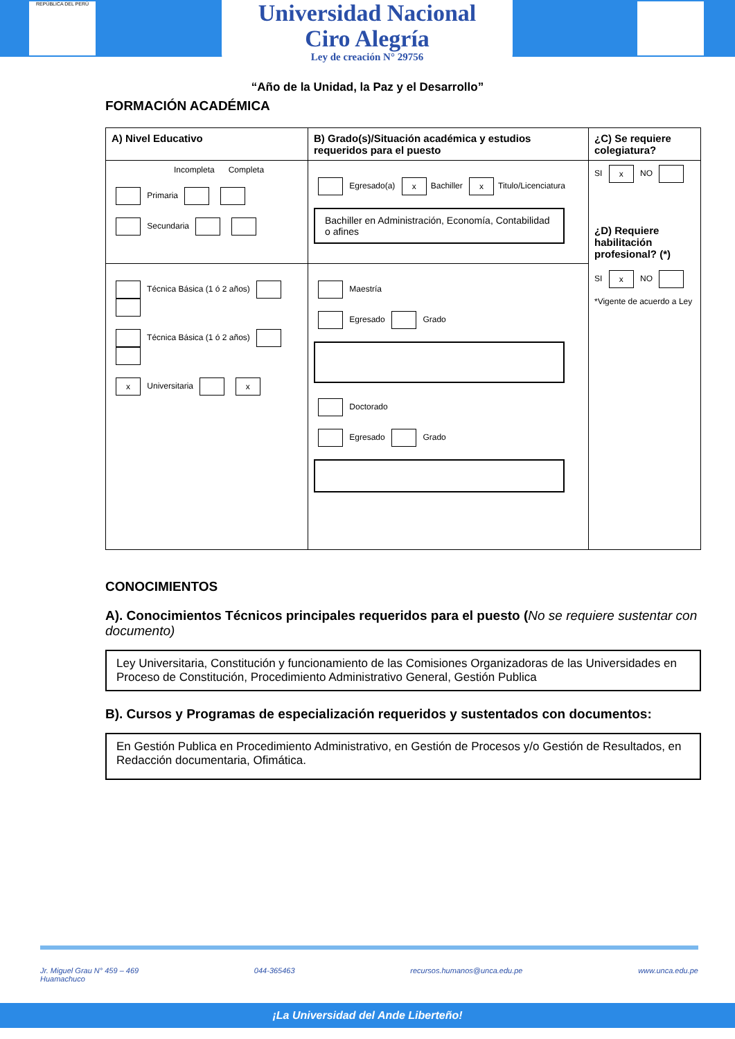REPÚBLICA DEL PERÚ
Universidad Nacional
Ciro Alegría
Ley de creación N° 29756
“Año de la Unidad, la Paz y el Desarrollo”
FORMACIÓN ACADÉMICA
| A) Nivel Educativo | B) Grado(s)/Situación académica y estudios requeridos para el puesto | ¿C) Se requiere colegiatura? |
| Incompleta Completa Primaria Secundaria | Egresado(a) x Bachiller x Titulo/Licenciatura Bachiller en Administración, Economía, Contabilidad o afines | SI x NO ¿D) Requiere habilitación profesional? (*) SI x NO *Vigente de acuerdo a Ley |
| Técnica Básica (1 ó 2 años) Técnica Básica (1 ó 2 años) x Universitaria x | Maestría Egresado Grado Doctorado Egresado Grado | |
CONOCIMIENTOS
A). Conocimientos Técnicos principales requeridos para el puesto (No se requiere sustentar con documento)
Ley Universitaria, Constitución y funcionamiento de las Comisiones Organizadoras de las Universidades en Proceso de Constitución, Procedimiento Administrativo General, Gestión Publica
B). Cursos y Programas de especialización requeridos y sustentados con documentos:
En Gestión Publica en Procedimiento Administrativo, en Gestión de Procesos y/o Gestión de Resultados, en Redacción documentaria, Ofimática.
Jr. Miguel Grau N° 459 – 469
Huamachuco 044-365463 recursos.humanos@unca.edu.pe www.unca.edu.pe
¡La Universidad del Ande Liberteño!